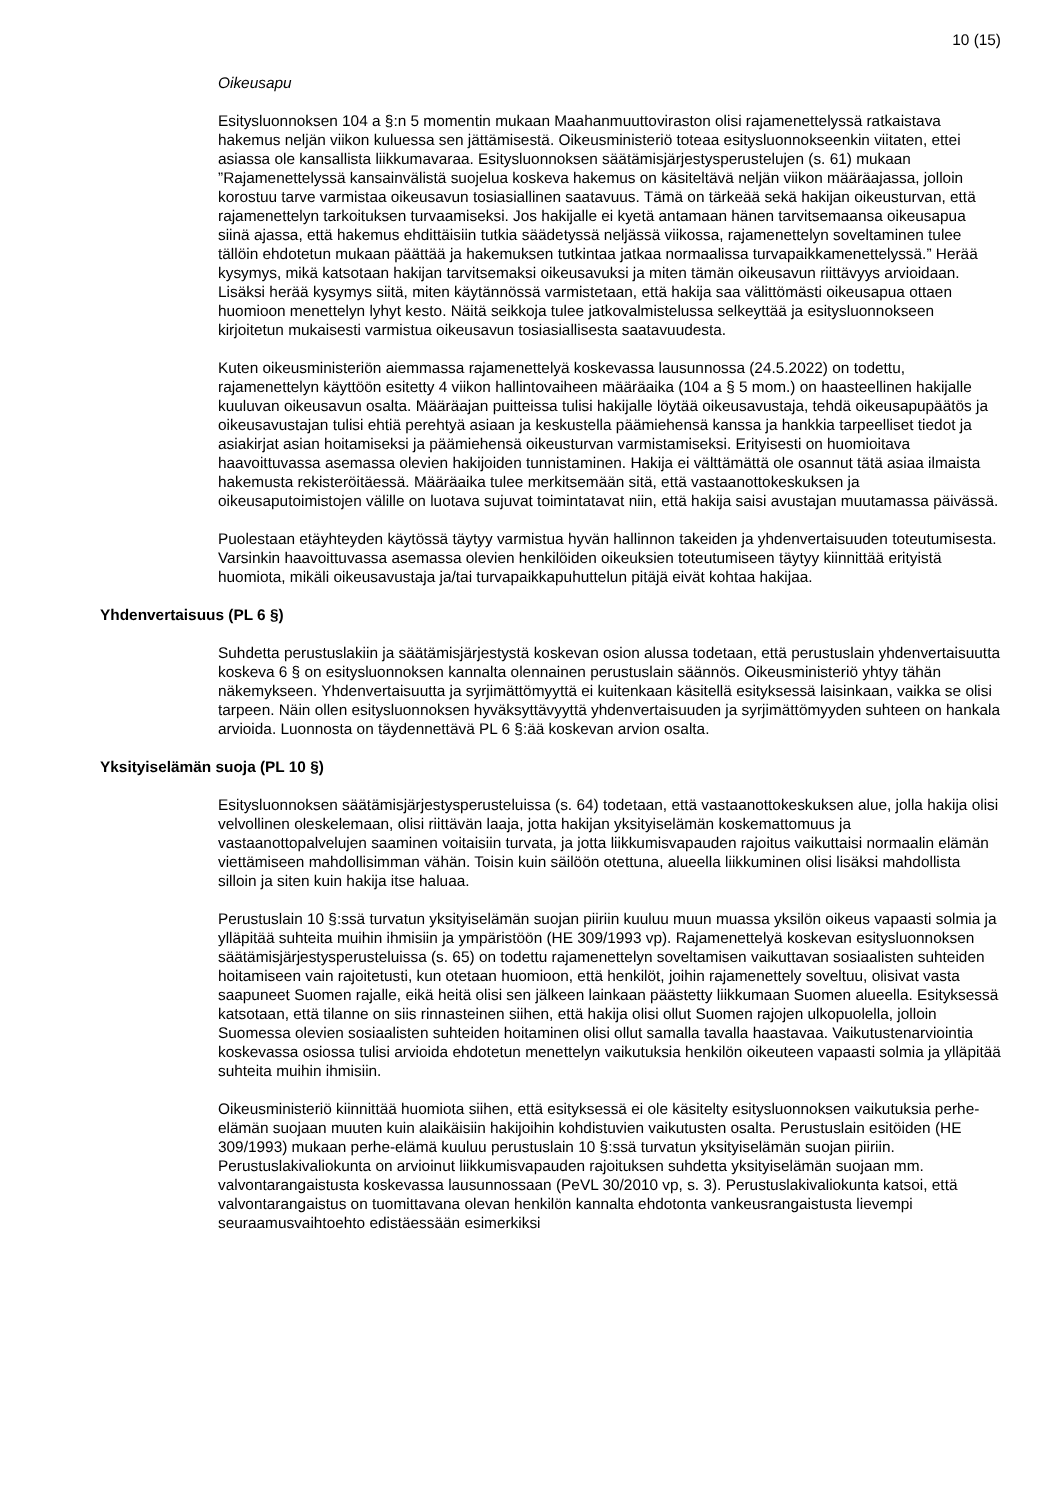10 (15)
Oikeusapu
Esitysluonnoksen 104 a §:n 5 momentin mukaan Maahanmuuttoviraston olisi rajamenettelyssä ratkaistava hakemus neljän viikon kuluessa sen jättämisestä. Oikeusministeriö toteaa esitysluonnokseenkin viitaten, ettei asiassa ole kansallista liikkumavaraa. Esitysluonnoksen säätämisjärjestysperustelujen (s. 61) mukaan ”Rajamenettelyssä kansainvälistä suojelua koskeva hakemus on käsiteltävä neljän viikon määräajassa, jolloin korostuu tarve varmistaa oikeusavun tosiasiallinen saatavuus. Tämä on tärkeää sekä hakijan oikeusturvan, että rajamenettelyn tarkoituksen turvaamiseksi. Jos hakijalle ei kyetä antamaan hänen tarvitsemaansa oikeusapua siinä ajassa, että hakemus ehdittäisiin tutkia säädetyssä neljässä viikossa, rajamenettelyn soveltaminen tulee tällöin ehdotetun mukaan päättää ja hakemuksen tutkintaa jatkaa normaalissa turvapaikkamenettelyssä.” Herää kysymys, mikä katsotaan hakijan tarvitsemaksi oikeusavuksi ja miten tämän oikeusavun riittävyys arvioidaan. Lisäksi herää kysymys siitä, miten käytännössä varmistetaan, että hakija saa välittömästi oikeusapua ottaen huomioon menettelyn lyhyt kesto. Näitä seikkoja tulee jatkovalmistelussa selkeyttää ja esitysluonnokseen kirjoitetun mukaisesti varmistua oikeusavun tosiasiallisesta saatavuudesta.
Kuten oikeusministeriön aiemmassa rajamenettelyä koskevassa lausunnossa (24.5.2022) on todettu, rajamenettelyn käyttöön esitetty 4 viikon hallintovaiheen määräaika (104 a § 5 mom.) on haasteellinen hakijalle kuuluvan oikeusavun osalta. Määräajan puitteissa tulisi hakijalle löytää oikeusavustaja, tehdä oikeusapupäätös ja oikeusavustajan tulisi ehtiä perehtyä asiaan ja keskustella päämiehensä kanssa ja hankkia tarpeelliset tiedot ja asiakirjat asian hoitamiseksi ja päämiehensä oikeusturvan varmistamiseksi. Erityisesti on huomioitava haavoittuvassa asemassa olevien hakijoiden tunnistaminen. Hakija ei välttämättä ole osannut tätä asiaa ilmaista hakemusta rekisteröitäessä. Määräaika tulee merkitsemään sitä, että vastaanottokeskuksen ja oikeusaputoimistojen välille on luotava sujuvat toimintatavat niin, että hakija saisi avustajan muutamassa päivässä.
Puolestaan etäyhteyden käytössä täytyy varmistua hyvän hallinnon takeiden ja yhdenvertaisuuden toteutumisesta. Varsinkin haavoittuvassa asemassa olevien henkilöiden oikeuksien toteutumiseen täytyy kiinnittää erityistä huomiota, mikäli oikeusavustaja ja/tai turvapaikkapuhuttelun pitäjä eivät kohtaa hakijaa.
Yhdenvertaisuus (PL 6 §)
Suhdetta perustuslakiin ja säätämisjärjestystä koskevan osion alussa todetaan, että perustuslain yhdenvertaisuutta koskeva 6 § on esitysluonnoksen kannalta olennainen perustuslain säännös. Oikeusministeriö yhtyy tähän näkemykseen. Yhdenvertaisuutta ja syrjimättömyyttä ei kuitenkaan käsitellä esityksessä laisinkaan, vaikka se olisi tarpeen. Näin ollen esitysluonnoksen hyväksyttävyyttä yhdenvertaisuuden ja syrjimättömyyden suhteen on hankala arvioida. Luonnosta on täydennettävä PL 6 §:ää koskevan arvion osalta.
Yksityiselämän suoja (PL 10 §)
Esitysluonnoksen säätämisjärjestysperusteluissa (s. 64) todetaan, että vastaanottokeskuksen alue, jolla hakija olisi velvollinen oleskelemaan, olisi riittävän laaja, jotta hakijan yksityiselämän koskemattomuus ja vastaanottopalvelujen saaminen voitaisiin turvata, ja jotta liikkumisvapauden rajoitus vaikuttaisi normaalin elämän viettämiseen mahdollisimman vähän. Toisin kuin säilöön otettuna, alueella liikkuminen olisi lisäksi mahdollista silloin ja siten kuin hakija itse haluaa.
Perustuslain 10 §:ssä turvatun yksityiselämän suojan piiriin kuuluu muun muassa yksilön oikeus vapaasti solmia ja ylläpitää suhteita muihin ihmisiin ja ympäristöön (HE 309/1993 vp). Rajamenettelyä koskevan esitysluonnoksen säätämisjärjestysperusteluissa (s. 65) on todettu rajamenettelyn soveltamisen vaikuttavan sosiaalisten suhteiden hoitamiseen vain rajoitetusti, kun otetaan huomioon, että henkilöt, joihin rajamenettely soveltuu, olisivat vasta saapuneet Suomen rajalle, eikä heitä olisi sen jälkeen lainkaan päästetty liikkumaan Suomen alueella. Esityksessä katsotaan, että tilanne on siis rinnasteinen siihen, että hakija olisi ollut Suomen rajojen ulkopuolella, jolloin Suomessa olevien sosiaalisten suhteiden hoitaminen olisi ollut samalla tavalla haastavaa. Vaikutustenarviointia koskevassa osiossa tulisi arvioida ehdotetun menettelyn vaikutuksia henkilön oikeuteen vapaasti solmia ja ylläpitää suhteita muihin ihmisiin.
Oikeusministeriö kiinnittää huomiota siihen, että esityksessä ei ole käsitelty esitysluonnoksen vaikutuksia perhe-elämän suojaan muuten kuin alaikäisiin hakijoihin kohdistuvien vaikutusten osalta. Perustuslain esitöiden (HE 309/1993) mukaan perhe-elämä kuuluu perustuslain 10 §:ssä turvatun yksityiselämän suojan piiriin. Perustuslakivaliokunta on arvioinut liikkumisvapauden rajoituksen suhdetta yksityiselämän suojaan mm. valvontarangaistusta koskevassa lausunnossaan (PeVL 30/2010 vp, s. 3). Perustuslakivaliokunta katsoi, että valvontarangaistus on tuomittavana olevan henkilön kannalta ehdotonta vankeusrangaistusta lievempi seuraamusvaihtoehto edistäessään esimerkiksi